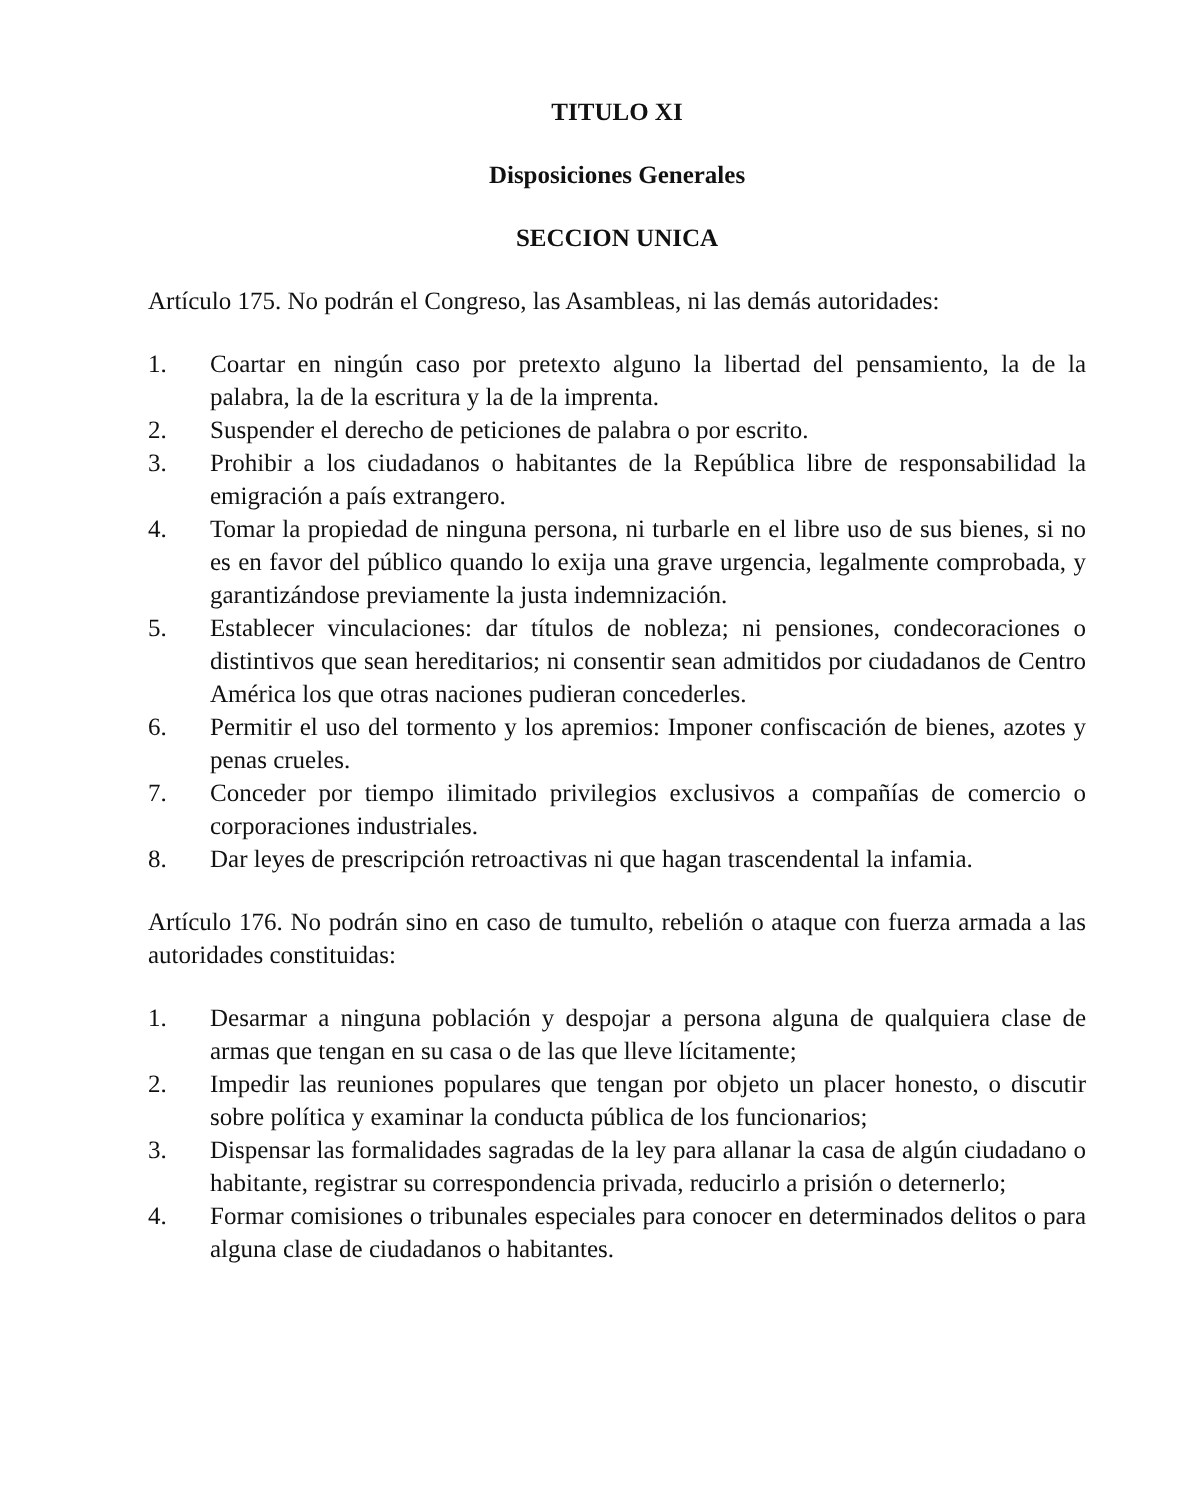TITULO XI
Disposiciones Generales
SECCION UNICA
Artículo 175. No podrán el Congreso, las Asambleas, ni las demás autoridades:
1. Coartar en ningún caso por pretexto alguno la libertad del pensamiento, la de la palabra, la de la escritura y la de la imprenta.
2. Suspender el derecho de peticiones de palabra o por escrito.
3. Prohibir a los ciudadanos o habitantes de la República libre de responsabilidad la emigración a país extrangero.
4. Tomar la propiedad de ninguna persona, ni turbarle en el libre uso de sus bienes, si no es en favor del público quando lo exija una grave urgencia, legalmente comprobada, y garantizándose previamente la justa indemnización.
5. Establecer vinculaciones: dar títulos de nobleza; ni pensiones, condecoraciones o distintivos que sean hereditarios; ni consentir sean admitidos por ciudadanos de Centro América los que otras naciones pudieran concederles.
6. Permitir el uso del tormento y los apremios: Imponer confiscación de bienes, azotes y penas crueles.
7. Conceder por tiempo ilimitado privilegios exclusivos a compañías de comercio o corporaciones industriales.
8. Dar leyes de prescripción retroactivas ni que hagan trascendental la infamia.
Artículo 176. No podrán sino en caso de tumulto, rebelión o ataque con fuerza armada a las autoridades constituidas:
1. Desarmar a ninguna población y despojar a persona alguna de qualquiera clase de armas que tengan en su casa o de las que lleve lícitamente;
2. Impedir las reuniones populares que tengan por objeto un placer honesto, o discutir sobre política y examinar la conducta pública de los funcionarios;
3. Dispensar las formalidades sagradas de la ley para allanar la casa de algún ciudadano o habitante, registrar su correspondencia privada, reducirlo a prisión o deternerlo;
4. Formar comisiones o tribunales especiales para conocer en determinados delitos o para alguna clase de ciudadanos o habitantes.